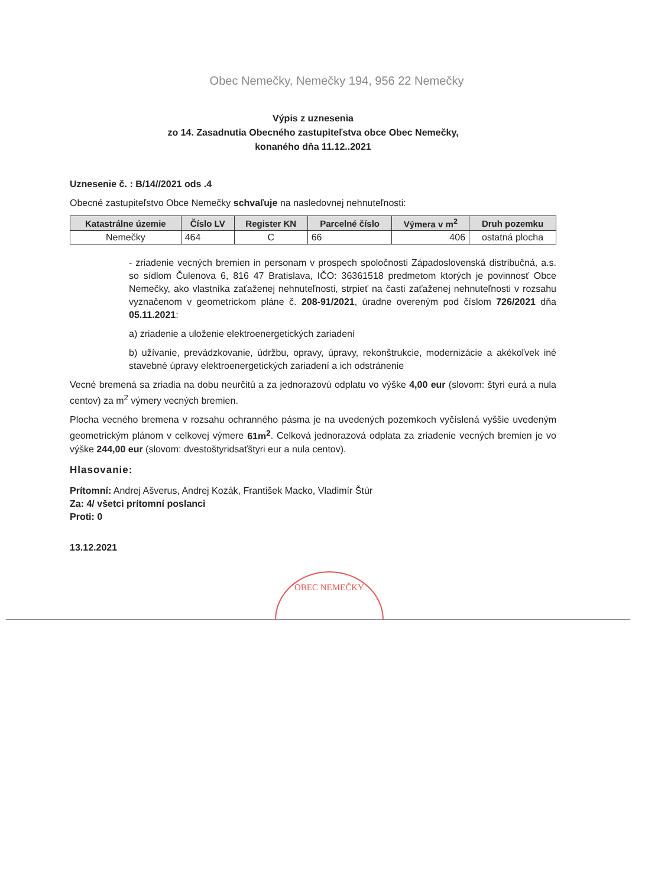Obec Nemečky, Nemečky 194, 956 22 Nemečky
Výpis z uznesenia
zo 14. Zasadnutia Obecného zastupiteľstva obce Obec Nemečky,
konaného dňa 11.12..2021
Uznesenie č. : B/14//2021 ods .4
Obecné zastupiteľstvo Obce Nemečky schvaľuje na nasledovnej nehnuteľnosti:
| Katastrálne územie | Číslo LV | Register KN | Parcelné číslo | Výmera v m<sup>2</sup> | Druh pozemku |
| --- | --- | --- | --- | --- | --- |
| Nemečky | 464 | C | 66 | 406 | ostatná plocha |
- zriadenie vecných bremien in personam v prospech spoločnosti Západoslovenská distribučná, a.s. so sídlom Čulenova 6, 816 47 Bratislava, IČO: 36361518 predmetom ktorých je povinnosť Obce Nemečky, ako vlastníka zaťaženej nehnuteľnosti, strpieť na časti zaťaženej nehnuteľnosti v rozsahu vyznačenom v geometrickom pláne č. 208-91/2021, úradne overeným pod číslom 726/2021 dňa 05.11.2021:
a) zriadenie a uloženie elektroenergetických zariadení
b) užívanie, prevádzkovanie, údržbu, opravy, úpravy, rekonštrukcie, modernizácie a akékoľvek iné stavebné úpravy elektroenergetických zariadení a ich odstránenie
Vecné bremená sa zriadia na dobu neurčitú a za jednorazovú odplatu vo výške 4,00 eur (slovom: štyri eurá a nula centov) za m<sup>2</sup> výmery vecných bremien.
Plocha vecného bremena v rozsahu ochranného pásma je na uvedených pozemkoch vyčíslená vyššie uvedeným geometrickým plánom v celkovej výmere 61m<sup>2</sup>. Celková jednorazová odplata za zriadenie vecných bremien je vo výške 244,00 eur (slovom: dvestoštyridsaťštyri eur a nula centov).
Hlasovanie:
Prítomní: Andrej Ašverus, Andrej Kozák, František Macko, Vladimír Štúr
Za: 4/ všetci prítomní poslanci
Proti: 0
13.12.2021
OBEC NEMEČKY